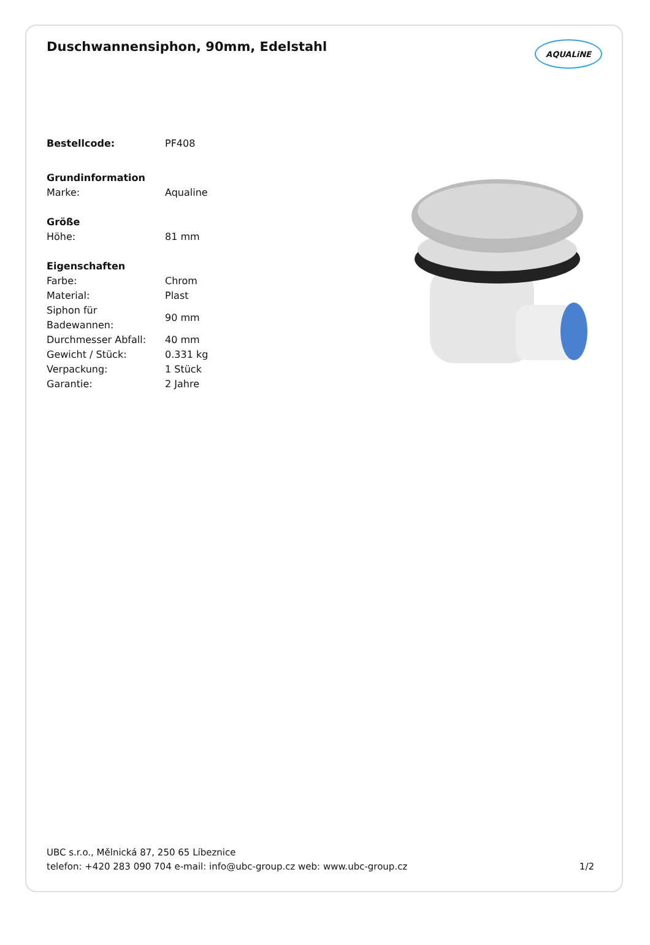Duschwannensiphon, 90mm, Edelstahl
AQUALiNE
| Bestellcode: | PF408 |
| Grundinformation | |
| Marke: | Aqualine |
| Größe | |
| Höhe: | 81 mm |
| Eigenschaften | |
| Farbe: | Chrom |
| Material: | Plast |
| Siphon für Badewannen: | 90 mm |
| Durchmesser Abfall: | 40 mm |
| Gewicht / Stück: | 0.331 kg |
| Verpackung: | 1 Stück |
| Garantie: | 2 Jahre |
UBC s.r.o., Mělnická 87, 250 65 Líbeznice
telefon: +420 283 090 704 e-mail: info@ubc-group.cz web: www.ubc-group.cz 1/2